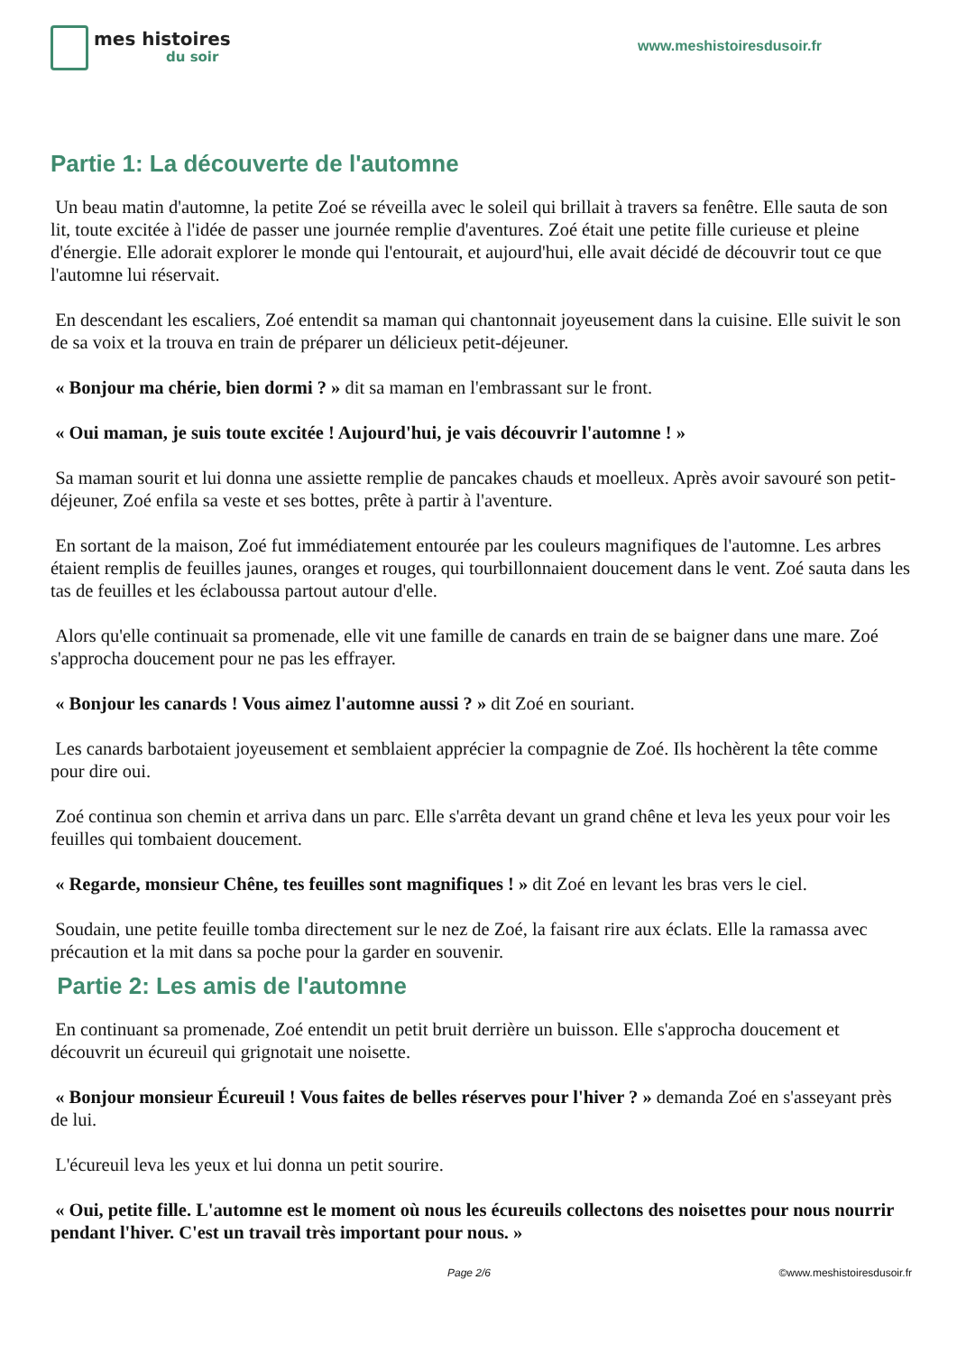mes histoires
du soir
www.meshistoiresdusoir.fr
Partie 1: La découverte de l'automne
Un beau matin d'automne, la petite Zoé se réveilla avec le soleil qui brillait à travers sa fenêtre. Elle sauta de son lit, toute excitée à l'idée de passer une journée remplie d'aventures. Zoé était une petite fille curieuse et pleine d'énergie. Elle adorait explorer le monde qui l'entourait, et aujourd'hui, elle avait décidé de découvrir tout ce que l'automne lui réservait.
En descendant les escaliers, Zoé entendit sa maman qui chantonnait joyeusement dans la cuisine. Elle suivit le son de sa voix et la trouva en train de préparer un délicieux petit-déjeuner.
« Bonjour ma chérie, bien dormi ? » dit sa maman en l'embrassant sur le front.
« Oui maman, je suis toute excitée ! Aujourd'hui, je vais découvrir l'automne ! »
Sa maman sourit et lui donna une assiette remplie de pancakes chauds et moelleux. Après avoir savouré son petit-déjeuner, Zoé enfila sa veste et ses bottes, prête à partir à l'aventure.
En sortant de la maison, Zoé fut immédiatement entourée par les couleurs magnifiques de l'automne. Les arbres étaient remplis de feuilles jaunes, oranges et rouges, qui tourbillonnaient doucement dans le vent. Zoé sauta dans les tas de feuilles et les éclaboussa partout autour d'elle.
Alors qu'elle continuait sa promenade, elle vit une famille de canards en train de se baigner dans une mare. Zoé s'approcha doucement pour ne pas les effrayer.
« Bonjour les canards ! Vous aimez l'automne aussi ? » dit Zoé en souriant.
Les canards barbotaient joyeusement et semblaient apprécier la compagnie de Zoé. Ils hochèrent la tête comme pour dire oui.
Zoé continua son chemin et arriva dans un parc. Elle s'arrêta devant un grand chêne et leva les yeux pour voir les feuilles qui tombaient doucement.
« Regarde, monsieur Chêne, tes feuilles sont magnifiques ! » dit Zoé en levant les bras vers le ciel.
Soudain, une petite feuille tomba directement sur le nez de Zoé, la faisant rire aux éclats. Elle la ramassa avec précaution et la mit dans sa poche pour la garder en souvenir.
Partie 2: Les amis de l'automne
En continuant sa promenade, Zoé entendit un petit bruit derrière un buisson. Elle s'approcha doucement et découvrit un écureuil qui grignotait une noisette.
« Bonjour monsieur Écureuil ! Vous faites de belles réserves pour l'hiver ? » demanda Zoé en s'asseyant près de lui.
L'écureuil leva les yeux et lui donna un petit sourire.
« Oui, petite fille. L'automne est le moment où nous les écureuils collectons des noisettes pour nous nourrir pendant l'hiver. C'est un travail très important pour nous. »
Page 2/6 ©www.meshistoiresdusoir.fr